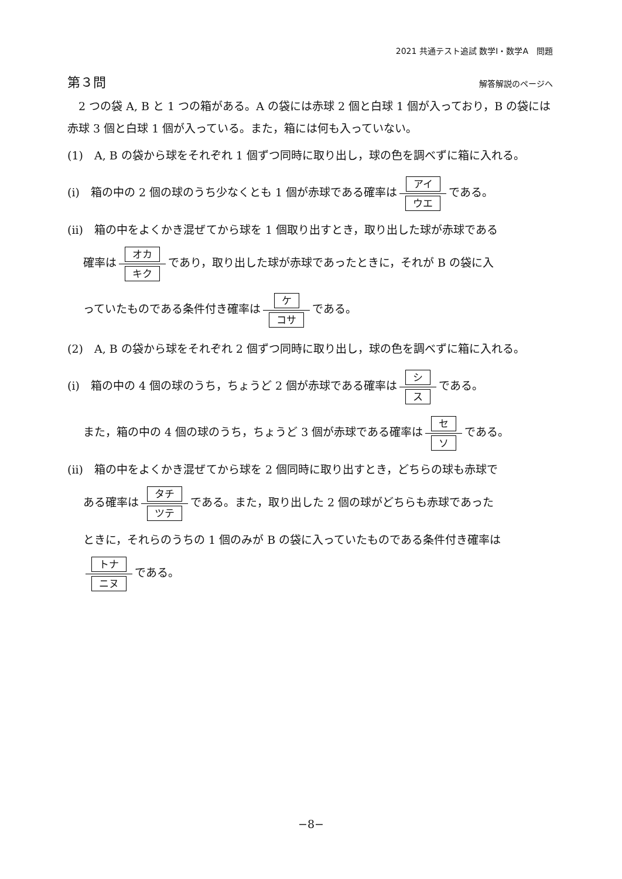2021 共通テスト追試 数学Ⅰ・数学A　問題
第３問 解答解説のページへ
　2 つの袋 A, B と 1 つの箱がある。A の袋には赤球 2 個と白球 1 個が入っており，B の袋には赤球 3 個と白球 1 個が入っている。また，箱には何も入っていない。
(1)　A, B の袋から球をそれぞれ 1 個ずつ同時に取り出し，球の色を調べずに箱に入れる。
(i)　箱の中の 2 個の球のうち少なくとも 1 個が赤球である確率は アイ ウエ である。
(ii)　箱の中をよくかき混ぜてから球を 1 個取り出すとき，取り出した球が赤球である
確率は オカ キク であり，取り出した球が赤球であったときに，それが B の袋に入
っていたものである条件付き確率は ケ コサ である。
(2)　A, B の袋から球をそれぞれ 2 個ずつ同時に取り出し，球の色を調べずに箱に入れる。
(i)　箱の中の 4 個の球のうち，ちょうど 2 個が赤球である確率は シ ス である。
また，箱の中の 4 個の球のうち，ちょうど 3 個が赤球である確率は セ ソ である。
(ii)　箱の中をよくかき混ぜてから球を 2 個同時に取り出すとき，どちらの球も赤球で
ある確率は タチ ツテ である。また，取り出した 2 個の球がどちらも赤球であった
ときに，それらのうちの 1 個のみが B の袋に入っていたものである条件付き確率は
トナ ニヌ である。
−8−